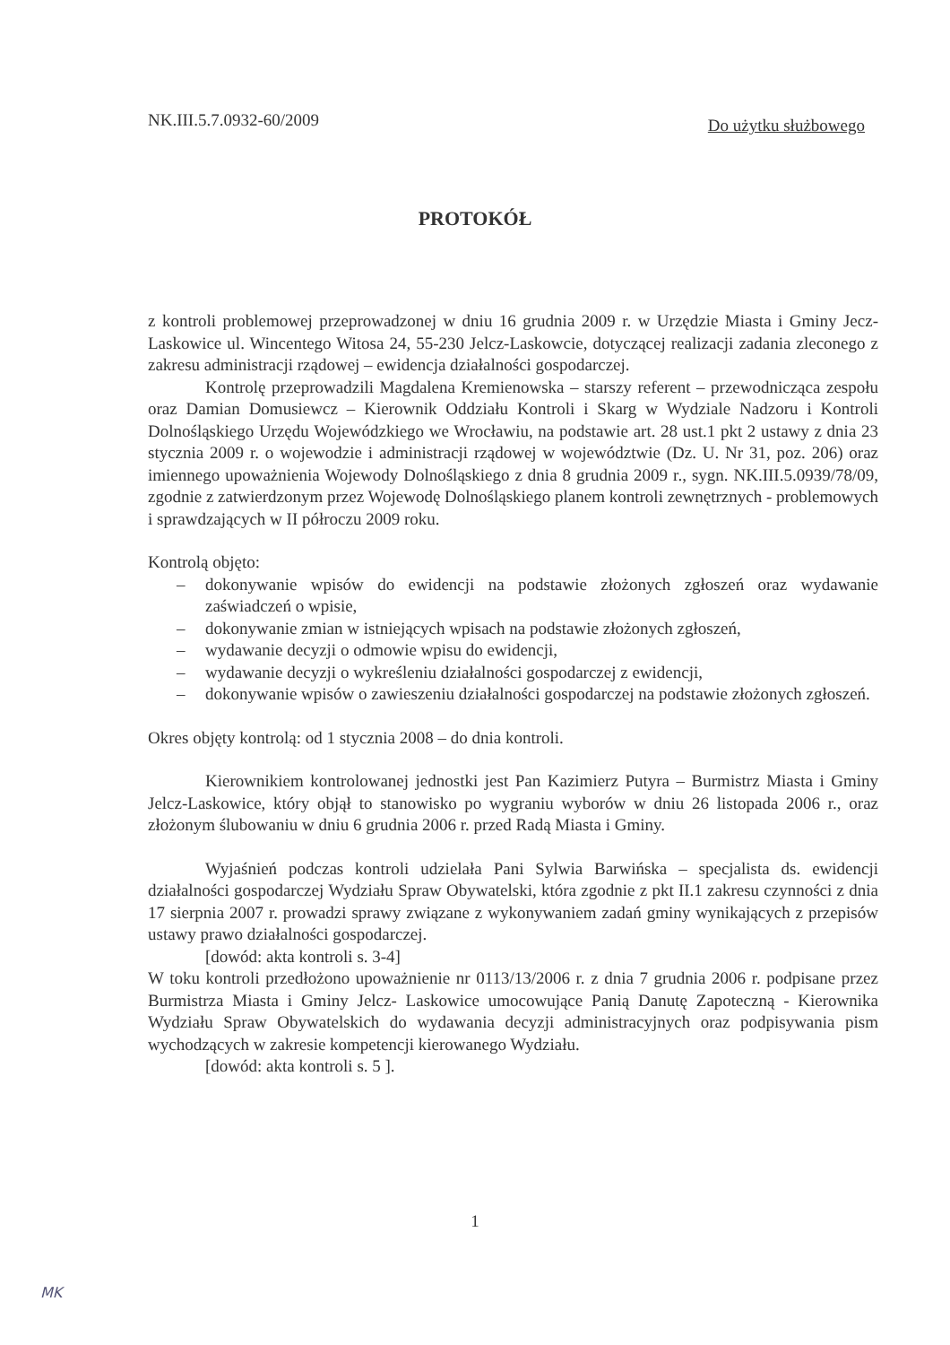NK.III.5.7.0932-60/2009
Do użytku służbowego
PROTOKÓŁ
z kontroli problemowej przeprowadzonej w dniu 16 grudnia 2009 r. w Urzędzie Miasta i Gminy Jecz-Laskowice ul. Wincentego Witosa 24, 55-230 Jelcz-Laskowcie, dotyczącej realizacji zadania zleconego z zakresu administracji rządowej – ewidencja działalności gospodarczej.
Kontrolę przeprowadzili Magdalena Kremienowska – starszy referent – przewodnicząca zespołu oraz Damian Domusiewcz – Kierownik Oddziału Kontroli i Skarg w Wydziale Nadzoru i Kontroli Dolnośląskiego Urzędu Wojewódzkiego we Wrocławiu, na podstawie art. 28 ust.1 pkt 2 ustawy z dnia 23 stycznia 2009 r. o wojewodzie i administracji rządowej w województwie (Dz. U. Nr 31, poz. 206) oraz imiennego upoważnienia Wojewody Dolnośląskiego z dnia 8 grudnia 2009 r., sygn. NK.III.5.0939/78/09, zgodnie z zatwierdzonym przez Wojewodę Dolnośląskiego planem kontroli zewnętrznych - problemowych i sprawdzających w II półroczu 2009 roku.
Kontrolą objęto:
– dokonywanie wpisów do ewidencji na podstawie złożonych zgłoszeń oraz wydawanie zaświadczeń o wpisie,
– dokonywanie zmian w istniejących wpisach na podstawie złożonych zgłoszeń,
– wydawanie decyzji o odmowie wpisu do ewidencji,
– wydawanie decyzji o wykreśleniu działalności gospodarczej z ewidencji,
– dokonywanie wpisów o zawieszeniu działalności gospodarczej na podstawie złożonych zgłoszeń.
Okres objęty kontrolą: od 1 stycznia 2008 – do dnia kontroli.
Kierownikiem kontrolowanej jednostki jest Pan Kazimierz Putyra – Burmistrz Miasta i Gminy Jelcz-Laskowice, który objął to stanowisko po wygraniu wyborów w dniu 26 listopada 2006 r., oraz złożonym ślubowaniu w dniu 6 grudnia 2006 r. przed Radą Miasta i Gminy.
Wyjaśnień podczas kontroli udzielała Pani Sylwia Barwińska – specjalista ds. ewidencji działalności gospodarczej Wydziału Spraw Obywatelski, która zgodnie z pkt II.1 zakresu czynności z dnia 17 sierpnia 2007 r. prowadzi sprawy związane z wykonywaniem zadań gminy wynikających z przepisów ustawy prawo działalności gospodarczej.
[dowód: akta kontroli s. 3-4]
W toku kontroli przedłożono upoważnienie nr 0113/13/2006 r. z dnia 7 grudnia 2006 r. podpisane przez Burmistrza Miasta i Gminy Jelcz- Laskowice umocowujące Panią Danutę Zapoteczną - Kierownika Wydziału Spraw Obywatelskich do wydawania decyzji administracyjnych oraz podpisywania pism wychodzących w zakresie kompetencji kierowanego Wydziału.
[dowód: akta kontroli s. 5 ].
1
MK